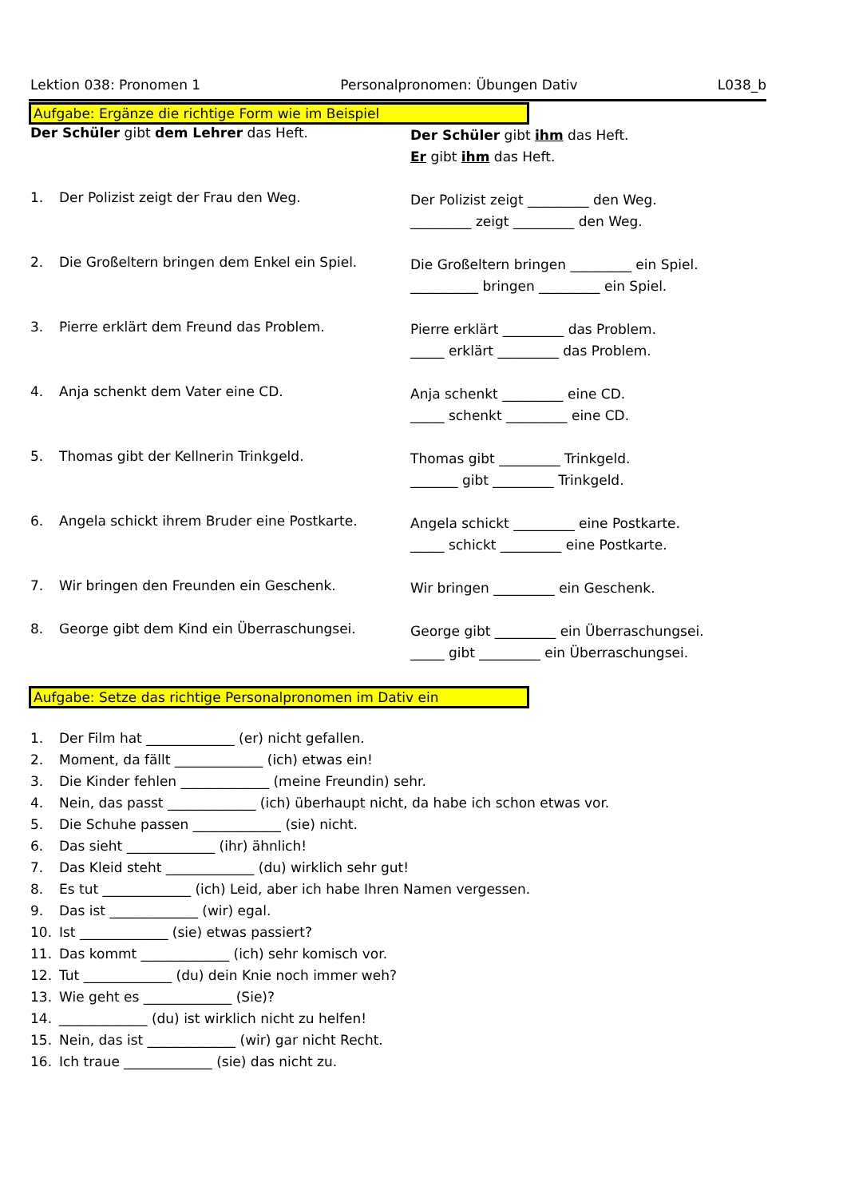Lektion 038: Pronomen 1 Personalpronomen: Übungen Dativ L038_b
Aufgabe: Ergänze die richtige Form wie im Beispiel
Der Schüler gibt dem Lehrer das Heft.
Der Schüler gibt ihm das Heft.
Er gibt ihm das Heft.
1. Der Polizist zeigt der Frau den Weg.
Der Polizist zeigt _________ den Weg.
_________ zeigt _________ den Weg.
2. Die Großeltern bringen dem Enkel ein Spiel.
Die Großeltern bringen _________ ein Spiel.
__________ bringen _________ ein Spiel.
3. Pierre erklärt dem Freund das Problem.
Pierre erklärt _________ das Problem.
_____ erklärt _________ das Problem.
4. Anja schenkt dem Vater eine CD.
Anja schenkt _________ eine CD.
_____ schenkt _________ eine CD.
5. Thomas gibt der Kellnerin Trinkgeld.
Thomas gibt _________ Trinkgeld.
_______ gibt _________ Trinkgeld.
6. Angela schickt ihrem Bruder eine Postkarte.
Angela schickt _________ eine Postkarte.
_____ schickt _________ eine Postkarte.
7. Wir bringen den Freunden ein Geschenk.
Wir bringen _________ ein Geschenk.
8. George gibt dem Kind ein Überraschungsei.
George gibt _________ ein Überraschungsei.
_____ gibt _________ ein Überraschungsei.
Aufgabe: Setze das richtige Personalpronomen im Dativ ein
1. Der Film hat _____________ (er) nicht gefallen.
2. Moment, da fällt _____________ (ich) etwas ein!
3. Die Kinder fehlen _____________ (meine Freundin) sehr.
4. Nein, das passt _____________ (ich) überhaupt nicht, da habe ich schon etwas vor.
5. Die Schuhe passen _____________ (sie) nicht.
6. Das sieht _____________ (ihr) ähnlich!
7. Das Kleid steht _____________ (du) wirklich sehr gut!
8. Es tut _____________ (ich) Leid, aber ich habe Ihren Namen vergessen.
9. Das ist _____________ (wir) egal.
10. Ist _____________ (sie) etwas passiert?
11. Das kommt _____________ (ich) sehr komisch vor.
12. Tut _____________ (du) dein Knie noch immer weh?
13. Wie geht es _____________ (Sie)?
14. _____________ (du) ist wirklich nicht zu helfen!
15. Nein, das ist _____________ (wir) gar nicht Recht.
16. Ich traue _____________ (sie) das nicht zu.